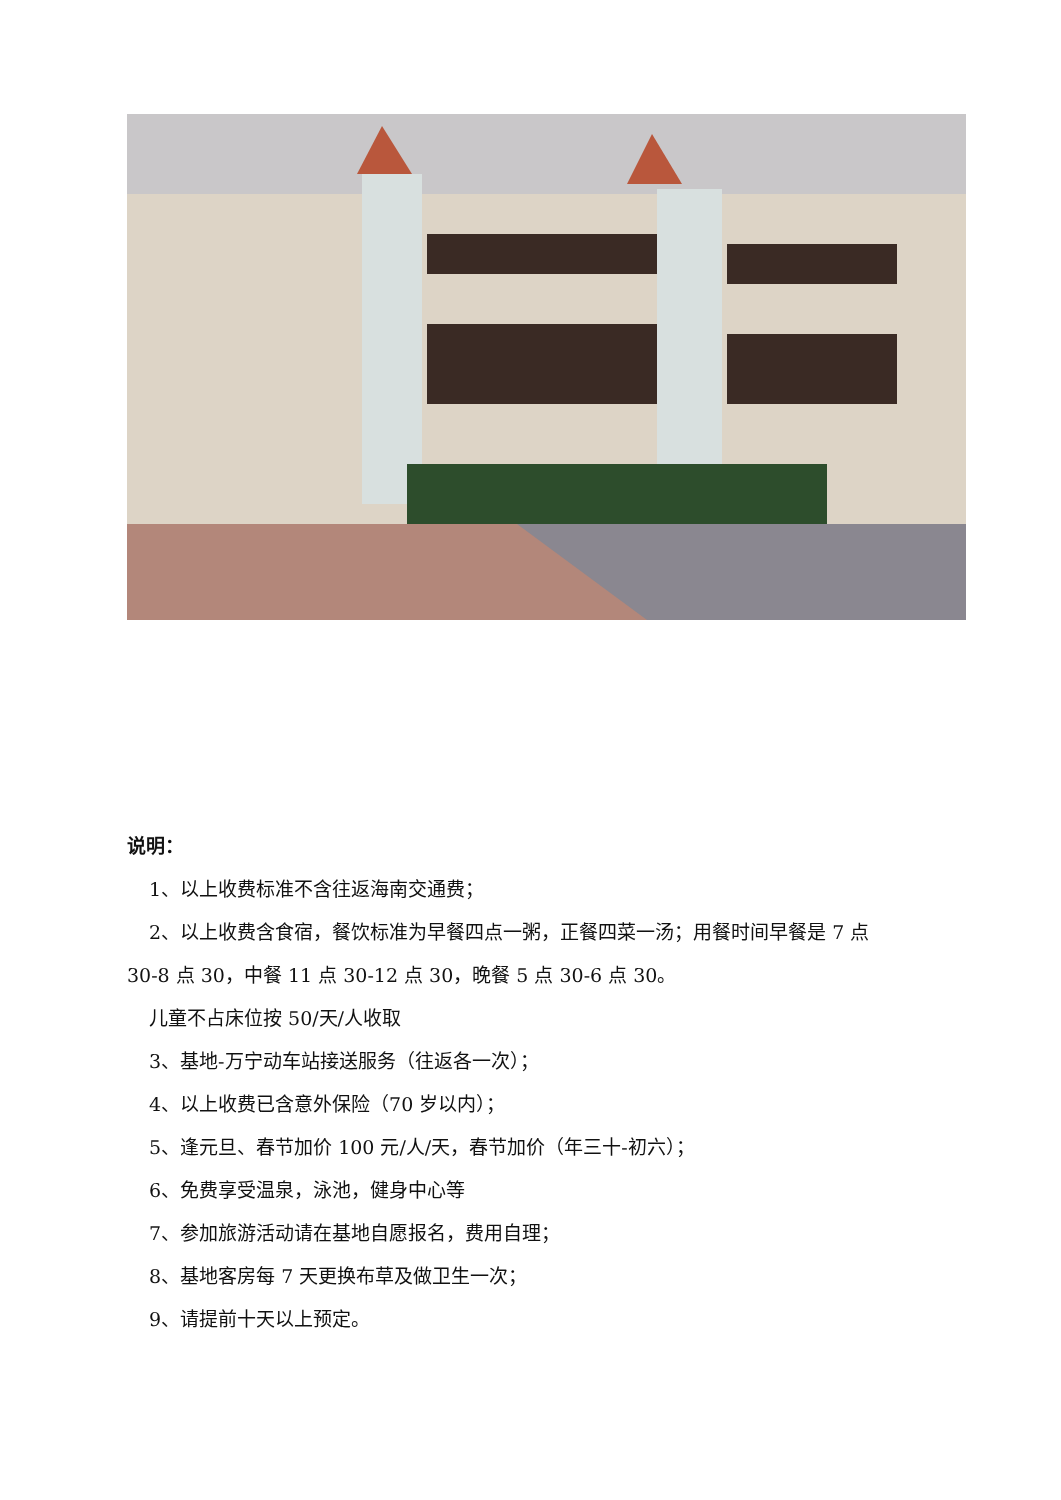说明：
1、以上收费标准不含往返海南交通费；
2、以上收费含食宿，餐饮标准为早餐四点一粥，正餐四菜一汤；用餐时间早餐是 7 点
30-8 点 30，中餐 11 点 30-12 点 30，晚餐 5 点 30-6 点 30。
儿童不占床位按 50/天/人收取
3、基地-万宁动车站接送服务（往返各一次）；
4、以上收费已含意外保险（70 岁以内）；
5、逢元旦、春节加价 100 元/人/天，春节加价（年三十-初六）；
6、免费享受温泉，泳池，健身中心等
7、参加旅游活动请在基地自愿报名，费用自理；
8、基地客房每 7 天更换布草及做卫生一次；
9、请提前十天以上预定。